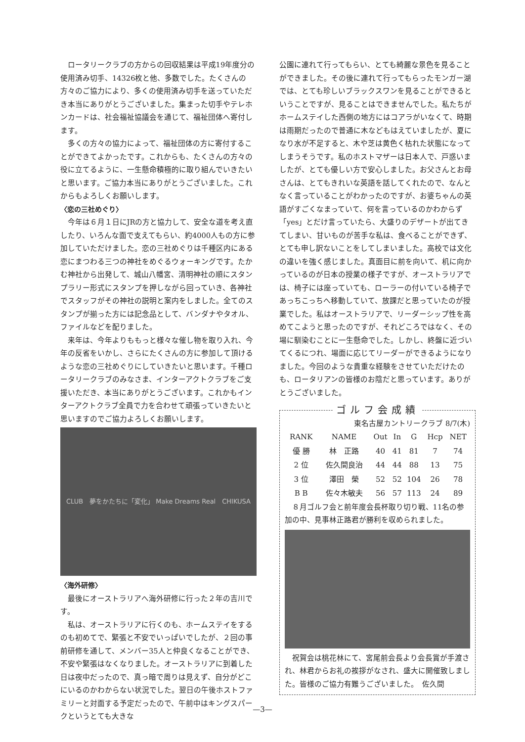ロータリークラブの方からの回収結果は平成19年度分の使用済み切手、14326枚と他、多数でした。たくさんの方々のご協力により、多くの使用済み切手を送っていただき本当にありがとうございました。集まった切手やテレホンカードは、社会福祉協議会を通じて、福祉団体へ寄付します。
多くの方々の協力によって、福祉団体の方に寄付することができてよかったです。これからも、たくさんの方々の役に立てるように、一生懸命積極的に取り組んでいきたいと思います。ご協力本当にありがとうございました。これからもよろしくお願いします。
〈恋の三社めぐり〉
今年は６月１日にJRの方と協力して、安全な道を考え直したり、いろんな面で支えてもらい、約4000人もの方に参加していただけました。恋の三社めぐりは千種区内にある恋にまつわる三つの神社をめぐるウォーキングです。たかむ神社から出発して、城山八幡宮、清明神社の順にスタンプラリー形式にスタンプを押しながら回っていき、各神社でスタッフがその神社の説明と案内をしました。全てのスタンプが揃った方には記念品として、バンダナやタオル、ファイルなどを配りました。
来年は、今年よりももっと様々な催し物を取り入れ、今年の反省をいかし、さらにたくさんの方に参加して頂けるような恋の三社めぐりにしていきたいと思います。千種ロータリークラブのみなさま、インターアクトクラブをご支援いただき、本当にありがとうございます。これかもインターアクトクラブ全員で力を合わせて頑張っていきたいと思いますのでご協力よろしくお願いします。
CLUB　夢をかたちに「変化」 Make Dreams Real　CHIKUSA
〈海外研修〉
最後にオーストラリアへ海外研修に行った２年の吉川です。
私は、オーストラリアに行くのも、ホームステイをするのも初めてで、緊張と不安でいっぱいでしたが、２回の事前研修を通して、メンバー35人と仲良くなることができ、不安や緊張はなくなりました。オーストラリアに到着した日は夜中だったので、真っ暗で周りは見えず、自分がどこにいるのかわからない状況でした。翌日の午後ホストファミリーと対面する予定だったので、午前中はキングスパークというとても大きな
公園に連れて行ってもらい、とても綺麗な景色を見ることができました。その後に連れて行ってもらったモンガー湖では、とても珍しいブラックスワンを見ることができるということですが、見ることはできませんでした。私たちがホームステイした西側の地方にはコアラがいなくて、時期は雨期だったので普通に木などもはえていましたが、夏になり水が不足すると、木や芝は黄色く枯れた状態になってしまうそうです。私のホストマザーは日本人で、戸惑いましたが、とても優しい方で安心しました。お父さんとお母さんは、とてもきれいな英語を話してくれたので、なんとなく言っていることがわかったのですが、お婆ちゃんの英語がすごくなまっていて、何を言っているのかわからず「yes」とだけ言っていたら、大盛りのデザートが出てきてしまい、甘いものが苦手な私は、食べることができず、とても申し訳ないことをしてしまいました。高校では文化の違いを強く感じました。真面目に前を向いて、机に向かっているのが日本の授業の様子ですが、オーストラリアでは、椅子には座っていても、ローラーの付いている椅子であっちこっちへ移動していて、放課だと思っていたのが授業でした。私はオーストラリアで、リーダーシップ性を高めてこようと思ったのですが、それどころではなく、その場に馴染むことに一生懸命でした。しかし、終盤に近づいてくるにつれ、場面に応じてリーダーができるようになりました。今回のような貴重な経験をさせていただけたのも、ロータリアンの皆様のお陰だと思っています。ありがとうございました。
ゴルフ会成績
東名古屋カントリークラブ 8/7(木)
| RANK | NAME | Out | In | G | Hcp | NET |
| --- | --- | --- | --- | --- | --- | --- |
| 優 勝 | 林 正路 | 40 | 41 | 81 | 7 | 74 |
| 2 位 | 佐久間良治 | 44 | 44 | 88 | 13 | 75 |
| 3 位 | 澤田 榮 | 52 | 52 | 104 | 26 | 78 |
| B B | 佐々木敏夫 | 56 | 57 | 113 | 24 | 89 |
８月ゴルフ会と前年度会長杯取り切り戦、11名の参加の中、見事林正路君が勝利を収められました。
祝賀会は桃花林にて、宮尾前会長より会長賞が手渡され、林君からお礼の挨拶がなされ、盛大に開催致しました。皆様のご協力有難うございました。　佐久間
—3—